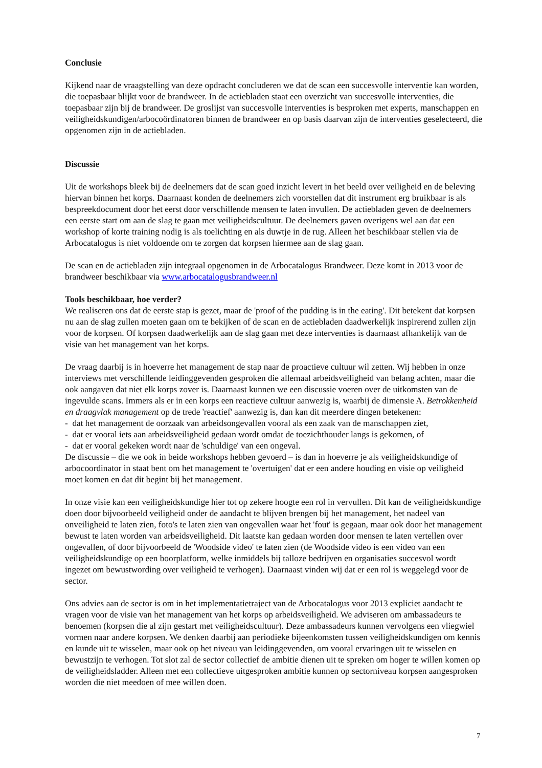Conclusie
Kijkend naar de vraagstelling van deze opdracht concluderen we dat de scan een succesvolle interventie kan worden, die toepasbaar blijkt voor de brandweer. In de actiebladen staat een overzicht van succesvolle interventies, die toepasbaar zijn bij de brandweer. De groslijst van succesvolle interventies is besproken met experts, manschappen en veiligheidskundigen/arbocoördinatoren binnen de brandweer en op basis daarvan zijn de interventies geselecteerd, die opgenomen zijn in de actiebladen.
Discussie
Uit de workshops bleek bij de deelnemers dat de scan goed inzicht levert in het beeld over veiligheid en de beleving hiervan binnen het korps. Daarnaast konden de deelnemers zich voorstellen dat dit instrument erg bruikbaar is als bespreekdocument door het eerst door verschillende mensen te laten invullen. De actiebladen geven de deelnemers een eerste start om aan de slag te gaan met veiligheidscultuur. De deelnemers gaven overigens wel aan dat een workshop of korte training nodig is als toelichting en als duwtje in de rug. Alleen het beschikbaar stellen via de Arbocatalogus is niet voldoende om te zorgen dat korpsen hiermee aan de slag gaan.
De scan en de actiebladen zijn integraal opgenomen in de Arbocatalogus Brandweer. Deze komt in 2013 voor de brandweer beschikbaar via www.arbocatalogusbrandweer.nl
Tools beschikbaar, hoe verder?
We realiseren ons dat de eerste stap is gezet, maar de 'proof of the pudding is in the eating'. Dit betekent dat korpsen nu aan de slag zullen moeten gaan om te bekijken of de scan en de actiebladen daadwerkelijk inspirerend zullen zijn voor de korpsen. Of korpsen daadwerkelijk aan de slag gaan met deze interventies is daarnaast afhankelijk van de visie van het management van het korps.
De vraag daarbij is in hoeverre het management de stap naar de proactieve cultuur wil zetten. Wij hebben in onze interviews met verschillende leidinggevenden gesproken die allemaal arbeidsveiligheid van belang achten, maar die ook aangaven dat niet elk korps zover is. Daarnaast kunnen we een discussie voeren over de uitkomsten van de ingevulde scans. Immers als er in een korps een reactieve cultuur aanwezig is, waarbij de dimensie A. Betrokkenheid en draagvlak management op de trede 'reactief' aanwezig is, dan kan dit meerdere dingen betekenen:
- dat het management de oorzaak van arbeidsongevallen vooral als een zaak van de manschappen ziet,
- dat er vooral iets aan arbeidsveiligheid gedaan wordt omdat de toezichthouder langs is gekomen, of
- dat er vooral gekeken wordt naar de 'schuldige' van een ongeval.
De discussie – die we ook in beide workshops hebben gevoerd – is dan in hoeverre je als veiligheidskundige of arbocoordinator in staat bent om het management te 'overtuigen' dat er een andere houding en visie op veiligheid moet komen en dat dit begint bij het management.
In onze visie kan een veiligheidskundige hier tot op zekere hoogte een rol in vervullen. Dit kan de veiligheidskundige doen door bijvoorbeeld veiligheid onder de aandacht te blijven brengen bij het management, het nadeel van onveiligheid te laten zien, foto's te laten zien van ongevallen waar het 'fout' is gegaan, maar ook door het management bewust te laten worden van arbeidsveiligheid. Dit laatste kan gedaan worden door mensen te laten vertellen over ongevallen, of door bijvoorbeeld de 'Woodside video' te laten zien (de Woodside video is een video van een veiligheidskundige op een boorplatform, welke inmiddels bij talloze bedrijven en organisaties succesvol wordt ingezet om bewustwording over veiligheid te verhogen). Daarnaast vinden wij dat er een rol is weggelegd voor de sector.
Ons advies aan de sector is om in het implementatietraject van de Arbocatalogus voor 2013 expliciet aandacht te vragen voor de visie van het management van het korps op arbeidsveiligheid. We adviseren om ambassadeurs te benoemen (korpsen die al zijn gestart met veiligheidscultuur). Deze ambassadeurs kunnen vervolgens een vliegwiel vormen naar andere korpsen. We denken daarbij aan periodieke bijeenkomsten tussen veiligheidskundigen om kennis en kunde uit te wisselen, maar ook op het niveau van leidinggevenden, om vooral ervaringen uit te wisselen en bewustzijn te verhogen. Tot slot zal de sector collectief de ambitie dienen uit te spreken om hoger te willen komen op de veiligheidsladder. Alleen met een collectieve uitgesproken ambitie kunnen op sectorniveau korpsen aangesproken worden die niet meedoen of mee willen doen.
7